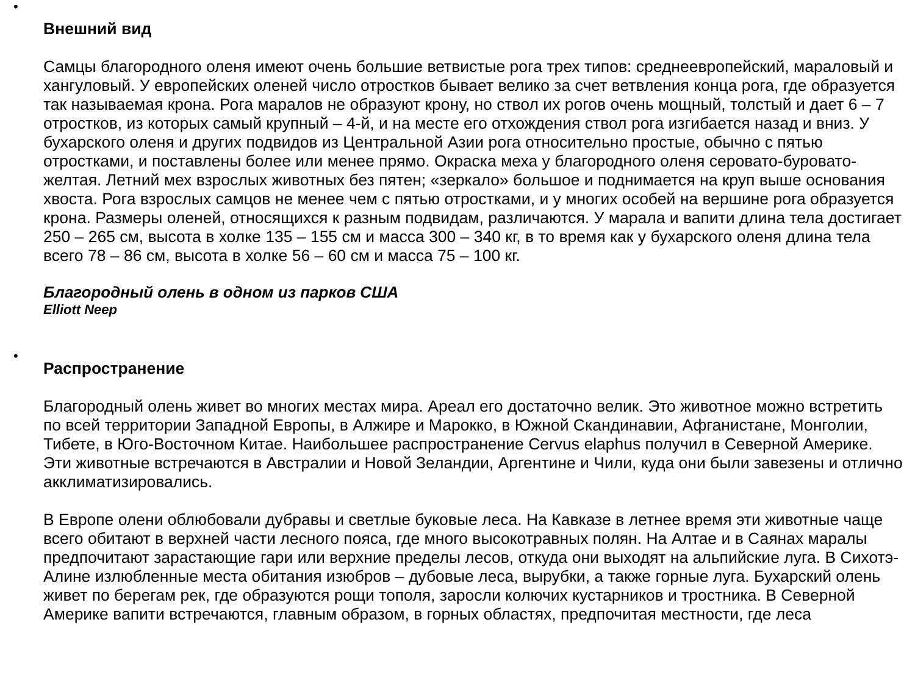•
Внешний вид
Самцы благородного оленя имеют очень большие ветвистые рога трех типов: среднеевропейский, мараловый и хангуловый. У европейских оленей число отростков бывает велико за счет ветвления конца рога, где образуется так называемая крона. Рога маралов не образуют крону, но ствол их рогов очень мощный, толстый и дает 6 – 7 отростков, из которых самый крупный – 4-й, и на месте его отхождения ствол рога изгибается назад и вниз. У бухарского оленя и других подвидов из Центральной Азии рога относительно простые, обычно с пятью отростками, и поставлены более или менее прямо. Окраска меха у благородного оленя серовато-буровато-желтая. Летний мех взрослых животных без пятен; «зеркало» большое и поднимается на круп выше основания хвоста. Рога взрослых самцов не менее чем с пятью отростками, и у многих особей на вершине рога образуется крона. Размеры оленей, относящихся к разным подвидам, различаются. У марала и вапити длина тела достигает 250 – 265 см, высота в холке 135 – 155 см и масса 300 – 340 кг, в то время как у бухарского оленя длина тела всего 78 – 86 см, высота в холке 56 – 60 см и масса 75 – 100 кг.
Благородный олень в одном из парков США
Elliott Neep
•
Распространение
Благородный олень живет во многих местах мира. Ареал его достаточно велик. Это животное можно встретить по всей территории Западной Европы, в Алжире и Марокко, в Южной Скандинавии, Афганистане, Монголии, Тибете, в Юго-Восточном Китае. Наибольшее распространение Cervus elaphus получил в Северной Америке. Эти животные встречаются в Австралии и Новой Зеландии, Аргентине и Чили, куда они были завезены и отлично акклиматизировались.
В Европе олени облюбовали дубравы и светлые буковые леса. На Кавказе в летнее время эти животные чаще всего обитают в верхней части лесного пояса, где много высокотравных полян. На Алтае и в Саянах маралы предпочитают зарастающие гари или верхние пределы лесов, откуда они выходят на альпийские луга. В Сихотэ-Алине излюбленные места обитания изюбров – дубовые леса, вырубки, а также горные луга. Бухарский олень живет по берегам рек, где образуются рощи тополя, заросли колючих кустарников и тростника. В Северной Америке вапити встречаются, главным образом, в горных областях, предпочитая местности, где леса